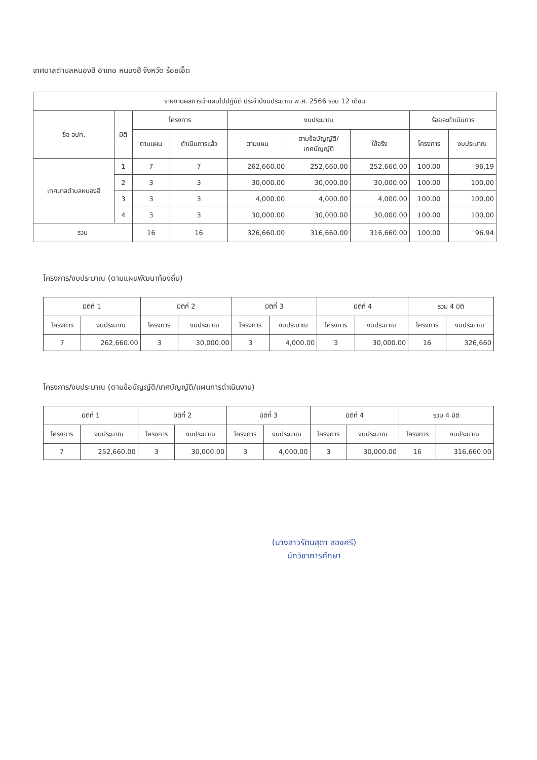เทศบาลตำบลหนองฮี อำเภอ หนองฮี จังหวัด ร้อยเอ็ด
| รายงานผลการนำแผนไปปฏิบัติ ประจำปีงบประมาณ พ.ศ. 2566 รอบ 12 เดือน | | | | | | | | |
| --- | --- | --- | --- | --- | --- | --- | --- | --- |
| ชื่อ อปท. | มิติ | โครงการ | | งบประมาณ | | | ร้อยละดำเนินการ | |
| | | ตามแผน | ดำเนินการแล้ว | ตามแผน | ตามข้อบัญญัติ/ เทศบัญญัติ | ใช้จริง | โครงการ | งบประมาณ |
| เทศบาลตำบลหนองฮี | 1 | 7 | 7 | 262,660.00 | 252,660.00 | 252,660.00 | 100.00 | 96.19 |
| | 2 | 3 | 3 | 30,000.00 | 30,000.00 | 30,000.00 | 100.00 | 100.00 |
| | 3 | 3 | 3 | 4,000.00 | 4,000.00 | 4,000.00 | 100.00 | 100.00 |
| | 4 | 3 | 3 | 30,000.00 | 30,000.00 | 30,000.00 | 100.00 | 100.00 |
| รวม | | 16 | 16 | 326,660.00 | 316,660.00 | 316,660.00 | 100.00 | 96.94 |
โครงการ/งบประมาณ (ตามแผนพัฒนาท้องถิ่น)
| มิติที่ 1 | | มิติที่ 2 | | มิติที่ 3 | | มิติที่ 4 | | รวม 4 มิติ | |
| --- | --- | --- | --- | --- | --- | --- | --- | --- | --- |
| โครงการ | งบประมาณ | โครงการ | งบประมาณ | โครงการ | งบประมาณ | โครงการ | งบประมาณ | โครงการ | งบประมาณ |
| 7 | 262,660.00 | 3 | 30,000.00 | 3 | 4,000.00 | 3 | 30,000.00 | 16 | 326,660 |
โครงการ/งบประมาณ (ตามข้อบัญญัติ/เทศบัญญัติ/แผนการดำเนินงาน)
| มิติที่ 1 | | มิติที่ 2 | | มิติที่ 3 | | มิติที่ 4 | | รวม 4 มิติ | |
| --- | --- | --- | --- | --- | --- | --- | --- | --- | --- |
| โครงการ | งบประมาณ | โครงการ | งบประมาณ | โครงการ | งบประมาณ | โครงการ | งบประมาณ | โครงการ | งบประมาณ |
| 7 | 252,660.00 | 3 | 30,000.00 | 3 | 4,000.00 | 3 | 30,000.00 | 16 | 316,660.00 |
(นางสาวรัตนสุดา สองศรี)
นักวิชาการศึกษา